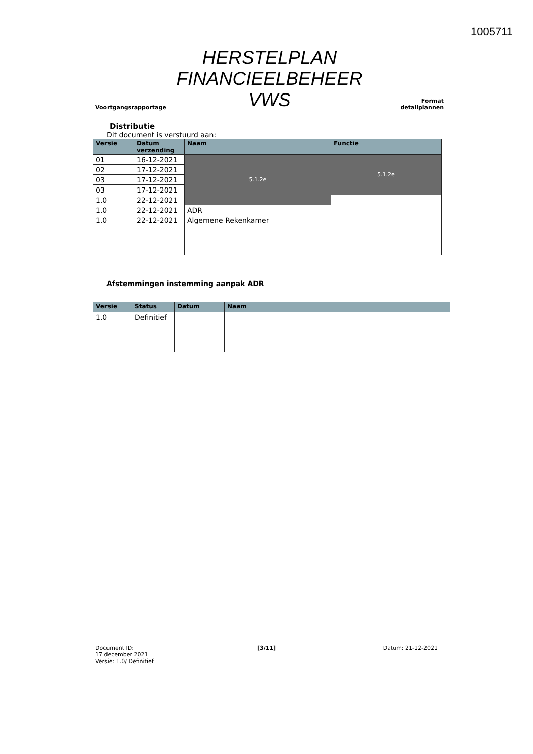1005711
Voortgangsrapportage
HERSTELPLAN
FINANCIEELBEHEER
VWS
Format
detailplannen
Distributie
Dit document is verstuurd aan:
| Versie | Datum verzending | Naam | Functie |
| --- | --- | --- | --- |
| 01 | 16-12-2021 | 5.1.2e | 5.1.2e |
| 02 | 17-12-2021 | | |
| 03 | 17-12-2021 | | |
| 03 | 17-12-2021 | | |
| 1.0 | 22-12-2021 | | |
| 1.0 | 22-12-2021 | ADR | |
| 1.0 | 22-12-2021 | Algemene Rekenkamer | |
Afstemmingen instemming aanpak ADR
| Versie | Status | Datum | Naam |
| --- | --- | --- | --- |
| 1.0 | Definitief | | |
Document ID:
17 december 2021
Versie: 1.0/ Definitief
[3/11] Datum: 21-12-2021